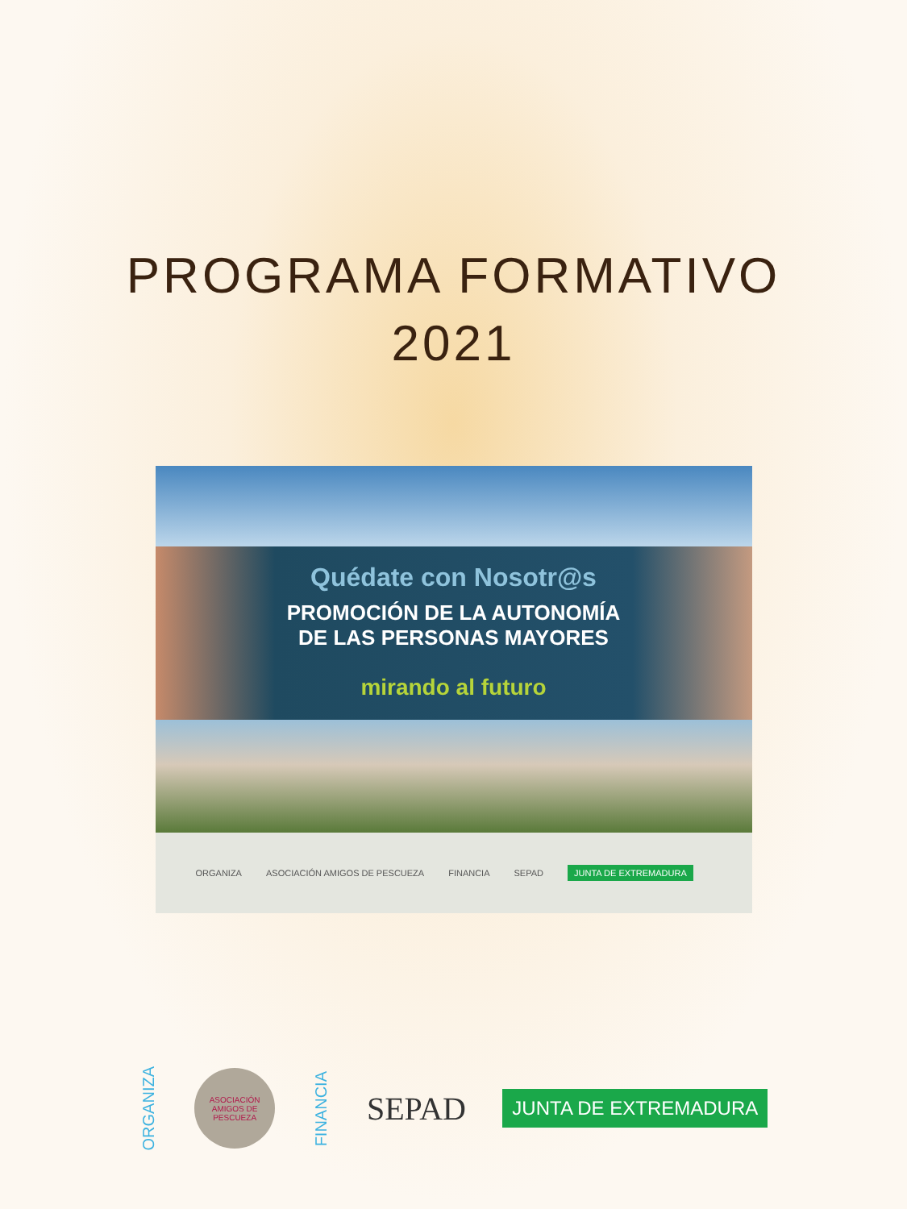PROGRAMA FORMATIVO
2021
Quédate con Nosotr@s
PROMOCIÓN DE LA AUTONOMÍA
DE LAS PERSONAS MAYORES
mirando al futuro
ORGANIZA ASOCIACIÓN AMIGOS DE PESCUEZA FINANCIA SEPAD JUNTA DE EXTREMADURA
ORGANIZA
ASOCIACIÓN AMIGOS DE PESCUEZA
FINANCIA SEPAD JUNTA DE EXTREMADURA